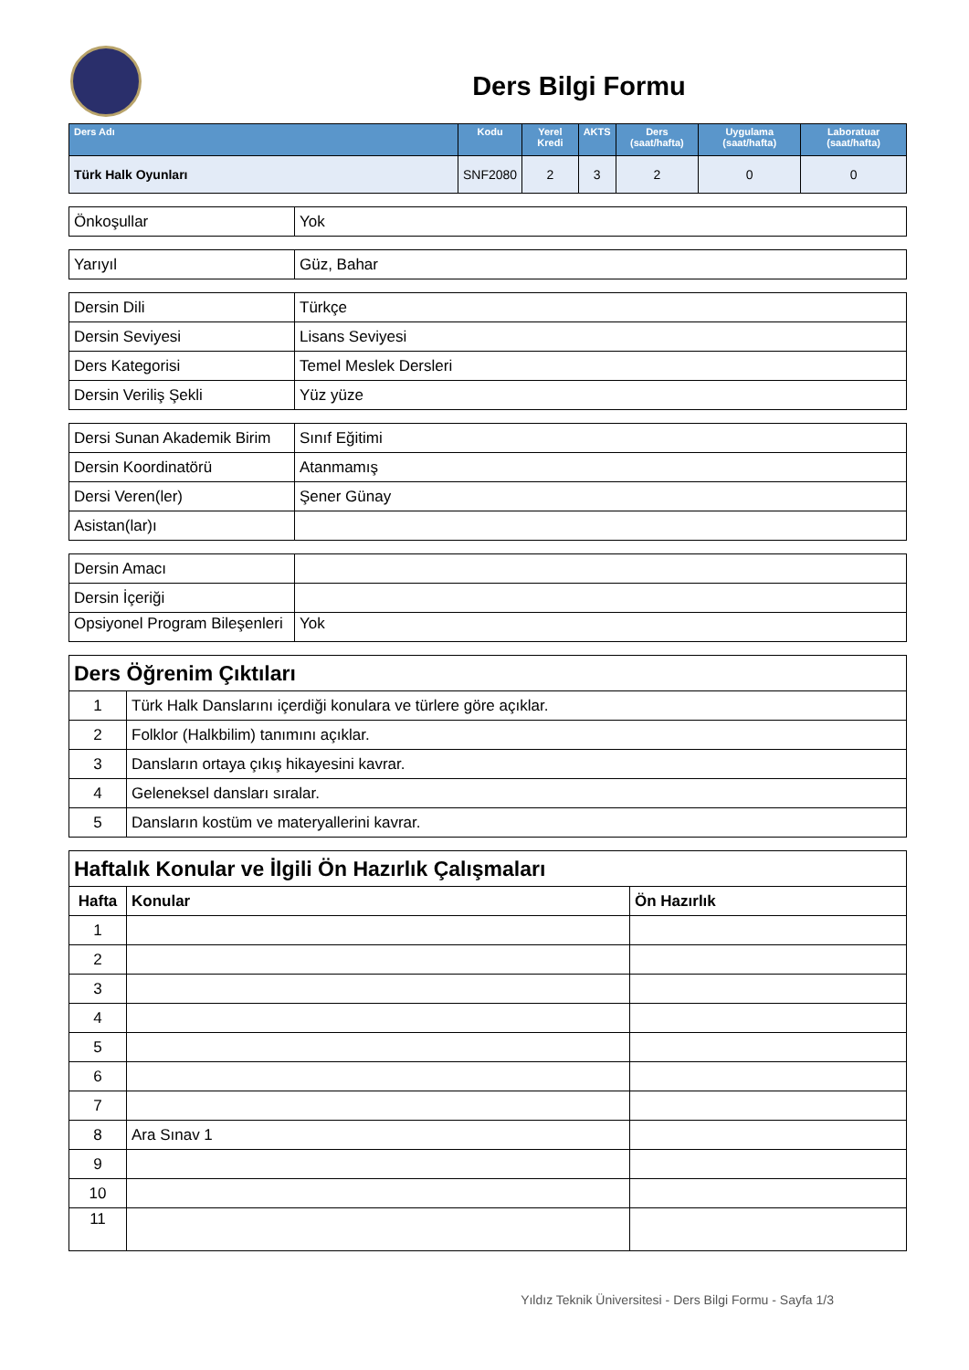Ders Bilgi Formu
| Ders Adı | Kodu | Yerel Kredi | AKTS | Ders (saat/hafta) | Uygulama (saat/hafta) | Laboratuar (saat/hafta) |
| --- | --- | --- | --- | --- | --- | --- |
| Türk Halk Oyunları | SNF2080 | 2 | 3 | 2 | 0 | 0 |
| Önkoşullar | Yok |
| Yarıyıl | Güz, Bahar |
| Dersin Dili | Türkçe |
| Dersin Seviyesi | Lisans Seviyesi |
| Ders Kategorisi | Temel Meslek Dersleri |
| Dersin Veriliş Şekli | Yüz yüze |
| Dersi Sunan Akademik Birim | Sınıf Eğitimi |
| Dersin Koordinatörü | Atanmamış |
| Dersi Veren(ler) | Şener Günay |
| Asistan(lar)ı | |
| Dersin Amacı | |
| Dersin İçeriği | |
| Opsiyonel Program Bileşenleri | Yok |
| Ders Öğrenim Çıktıları | |
| 1 | Türk Halk Danslarını içerdiği konulara ve türlere göre açıklar. |
| 2 | Folklor (Halkbilim) tanımını açıklar. |
| 3 | Dansların ortaya çıkış hikayesini kavrar. |
| 4 | Geleneksel dansları sıralar. |
| 5 | Dansların kostüm ve materyallerini kavrar. |
| Haftalık Konular ve İlgili Ön Hazırlık Çalışmaları | | |
| Hafta | Konular | Ön Hazırlık |
| 1 | | |
| 2 | | |
| 3 | | |
| 4 | | |
| 5 | | |
| 6 | | |
| 7 | | |
| 8 | Ara Sınav 1 | |
| 9 | | |
| 10 | | |
| 11 | | |
Yıldız Teknik Üniversitesi - Ders Bilgi Formu - Sayfa 1/3